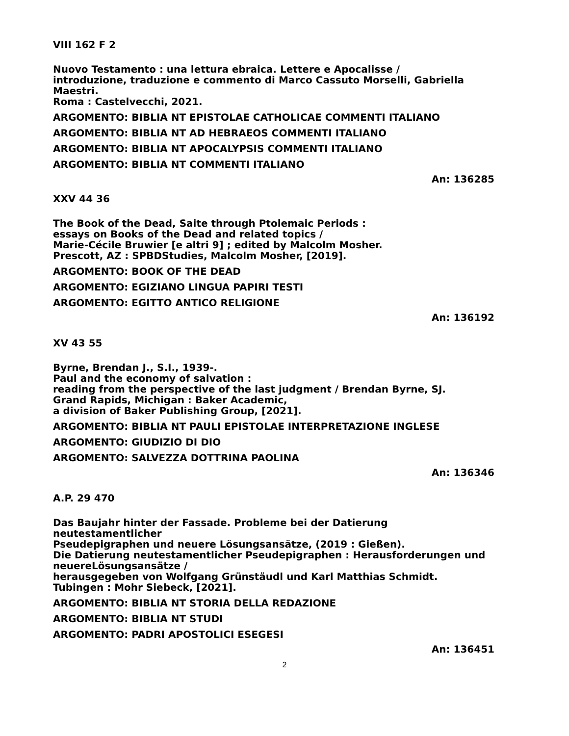VIII 162 F 2
Nuovo Testamento : una lettura ebraica. Lettere e Apocalisse /
introduzione, traduzione e commento di Marco Cassuto Morselli, Gabriella Maestri.
Roma : Castelvecchi, 2021.
ARGOMENTO: BIBLIA NT EPISTOLAE CATHOLICAE COMMENTI ITALIANO
ARGOMENTO: BIBLIA NT AD HEBRAEOS COMMENTI ITALIANO
ARGOMENTO: BIBLIA NT APOCALYPSIS COMMENTI ITALIANO
ARGOMENTO: BIBLIA NT COMMENTI ITALIANO
An: 136285
XXV 44 36
The Book of the Dead, Saite through Ptolemaic Periods :
essays on Books of the Dead and related topics /
Marie-Cécile Bruwier [e altri 9] ; edited by Malcolm Mosher.
Prescott, AZ : SPBDStudies, Malcolm Mosher, [2019].
ARGOMENTO: BOOK OF THE DEAD
ARGOMENTO: EGIZIANO LINGUA PAPIRI TESTI
ARGOMENTO: EGITTO ANTICO RELIGIONE
An: 136192
XV 43 55
Byrne, Brendan J., S.I., 1939-.
Paul and the economy of salvation :
reading from the perspective of the last judgment / Brendan Byrne, SJ.
Grand Rapids, Michigan : Baker Academic,
a division of Baker Publishing Group, [2021].
ARGOMENTO: BIBLIA NT PAULI EPISTOLAE INTERPRETAZIONE INGLESE
ARGOMENTO: GIUDIZIO DI DIO
ARGOMENTO: SALVEZZA DOTTRINA PAOLINA
An: 136346
A.P. 29 470
Das Baujahr hinter der Fassade. Probleme bei der Datierung neutestamentlicher
Pseudepigraphen und neuere Lösungsansätze, (2019 : Gießen).
Die Datierung neutestamentlicher Pseudepigraphen : Herausforderungen und
neuereLösungsansätze /
herausgegeben von Wolfgang Grünstäudl und Karl Matthias Schmidt.
Tubingen : Mohr Siebeck, [2021].
ARGOMENTO: BIBLIA NT STORIA DELLA REDAZIONE
ARGOMENTO: BIBLIA NT STUDI
ARGOMENTO: PADRI APOSTOLICI ESEGESI
An: 136451
2